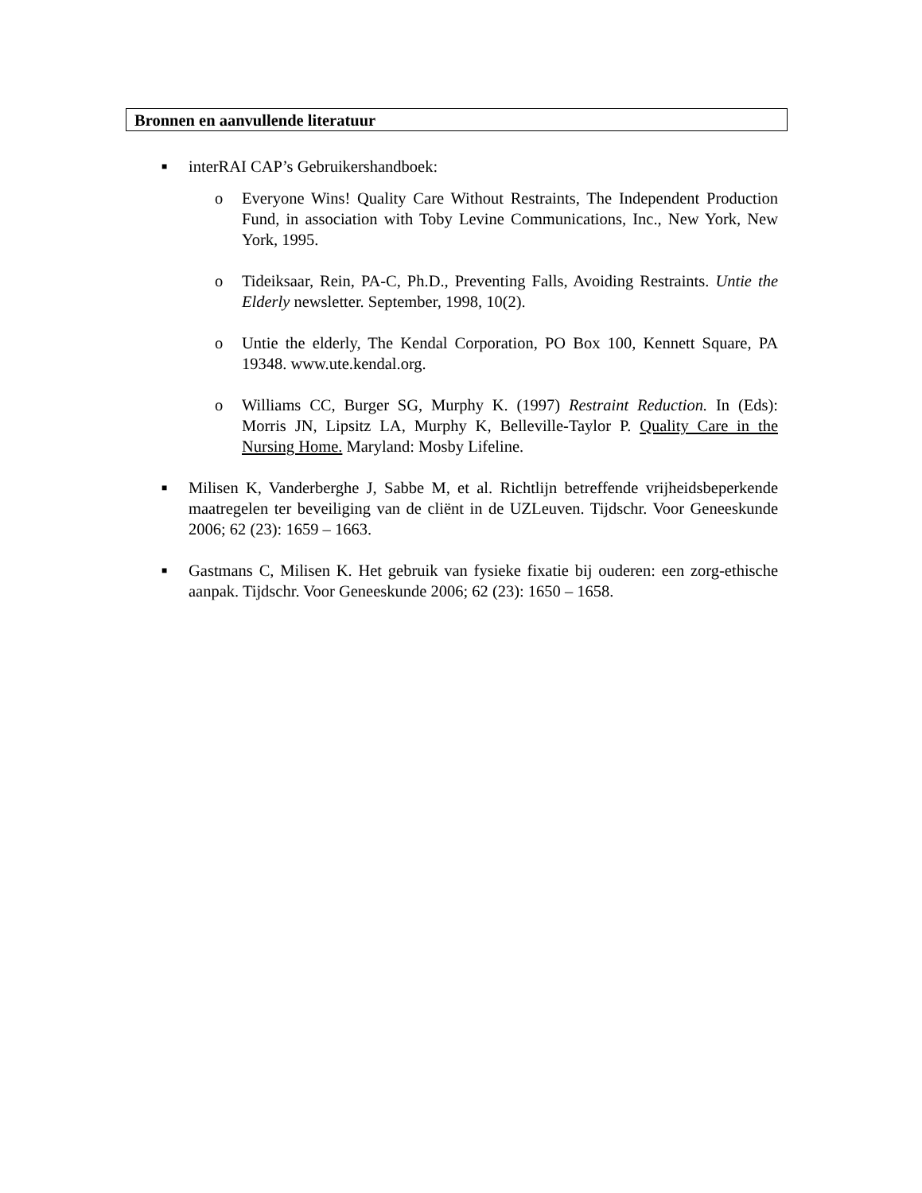Bronnen en aanvullende literatuur
■
interRAI CAP’s Gebruikershandboek:
o Everyone Wins! Quality Care Without Restraints, The Independent Production Fund, in association with Toby Levine Communications, Inc., New York, New York, 1995.
o Tideiksaar, Rein, PA-C, Ph.D., Preventing Falls, Avoiding Restraints. Untie the Elderly newsletter. September, 1998, 10(2).
o Untie the elderly, The Kendal Corporation, PO Box 100, Kennett Square, PA 19348. www.ute.kendal.org.
o Williams CC, Burger SG, Murphy K. (1997) Restraint Reduction. In (Eds): Morris JN, Lipsitz LA, Murphy K, Belleville-Taylor P. Quality Care in the Nursing Home. Maryland: Mosby Lifeline.
■
Milisen K, Vanderberghe J, Sabbe M, et al. Richtlijn betreffende vrijheidsbeperkende maatregelen ter beveiliging van de cliënt in de UZLeuven. Tijdschr. Voor Geneeskunde 2006; 62 (23): 1659 – 1663.
■
Gastmans C, Milisen K. Het gebruik van fysieke fixatie bij ouderen: een zorg-ethische aanpak. Tijdschr. Voor Geneeskunde 2006; 62 (23): 1650 – 1658.